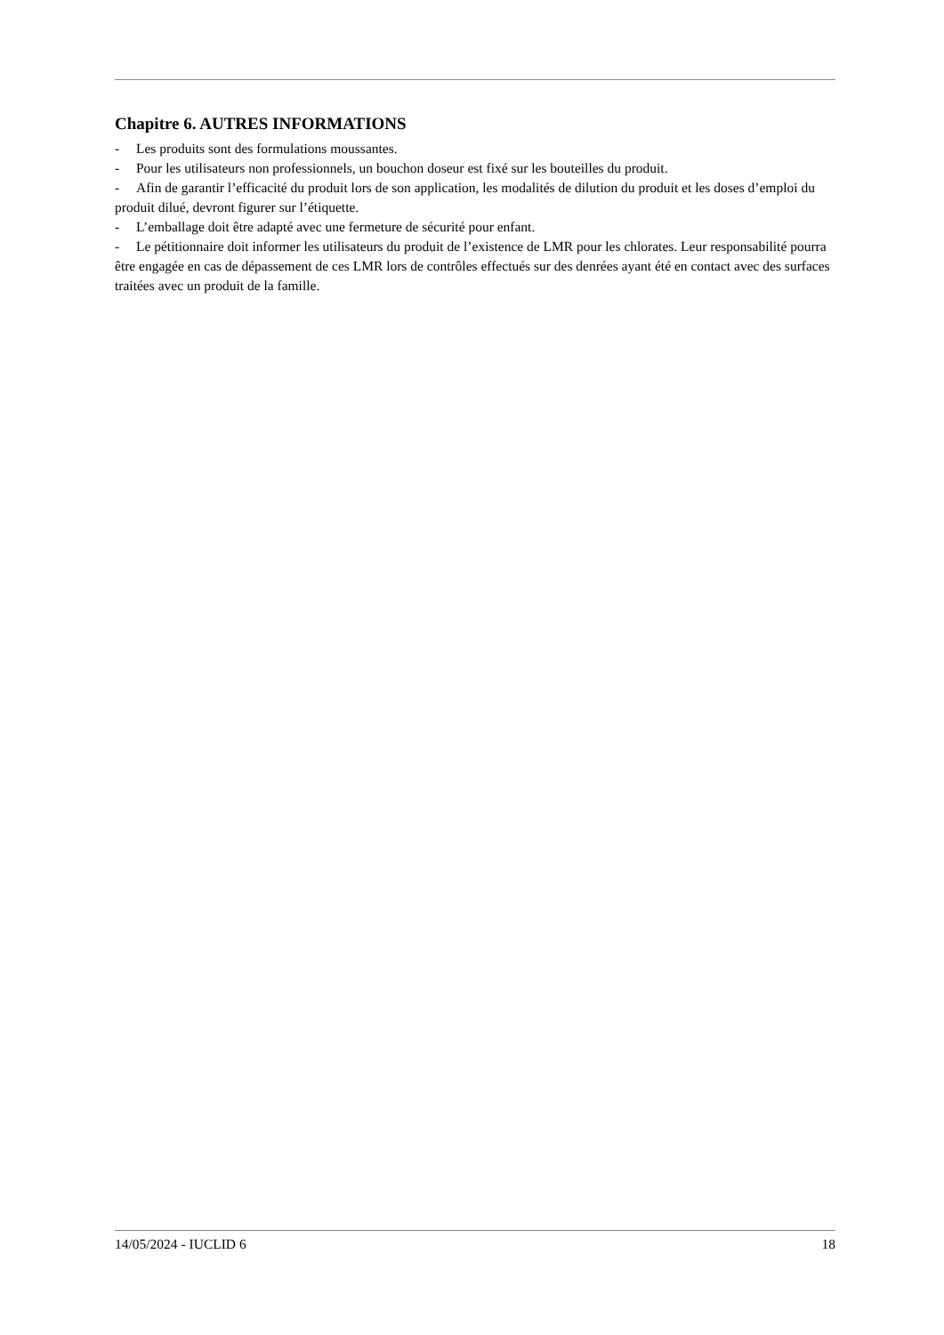Chapitre 6. AUTRES INFORMATIONS
- Les produits sont des formulations moussantes.
- Pour les utilisateurs non professionnels, un bouchon doseur est fixé sur les bouteilles du produit.
- Afin de garantir l’efficacité du produit lors de son application, les modalités de dilution du produit et les doses d’emploi du produit dilué, devront figurer sur l’étiquette.
- L’emballage doit être adapté avec une fermeture de sécurité pour enfant.
- Le pétitionnaire doit informer les utilisateurs du produit de l’existence de LMR pour les chlorates. Leur responsabilité pourra être engagée en cas de dépassement de ces LMR lors de contrôles effectués sur des denrées ayant été en contact avec des surfaces traitées avec un produit de la famille.
14/05/2024 - IUCLID 6 18